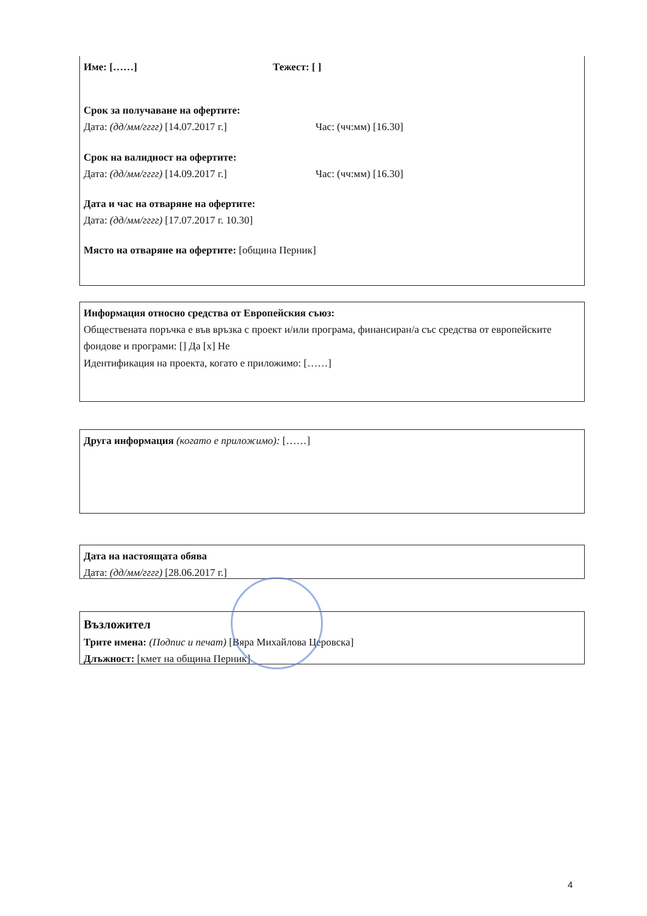Име: [……] Тежест: [ ]
Срок за получаване на офертите:
Дата: (дд/мм/гггг) [14.07.2017 г.] Час: (чч:мм) [16.30]
Срок на валидност на офертите:
Дата: (дд/мм/гггг) [14.09.2017 г.] Час: (чч:мм) [16.30]
Дата и час на отваряне на офертите:
Дата: (дд/мм/гггг) [17.07.2017 г. 10.30]
Място на отваряне на офертите: [община Перник]
Информация относно средства от Европейския съюз:
Обществената поръчка е във връзка с проект и/или програма, финансиран/а със средства от европейските фондове и програми: [] Да [x] Не
Идентификация на проекта, когато е приложимо: [……]
Друга информация (когато е приложимо): [……]
Дата на настоящата обява
Дата: (дд/мм/гггг) [28.06.2017 г.]
Възложител
Трите имена: (Подпис и печат) [Вяра Михайлова Церовска]
Длъжност: [кмет на община Перник]
4